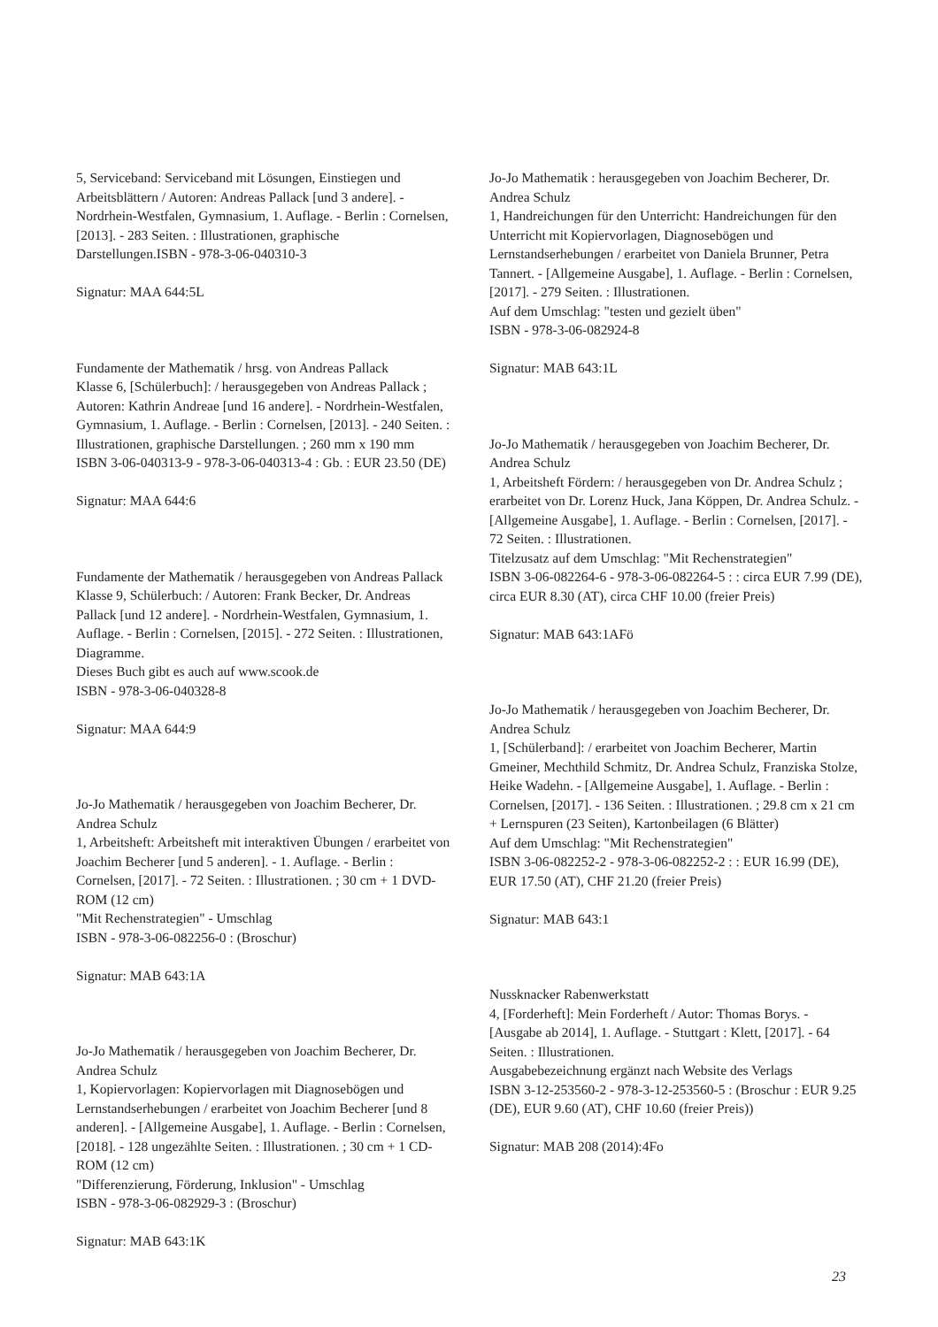5, Serviceband: Serviceband mit Lösungen, Einstiegen und Arbeitsblättern / Autoren: Andreas Pallack [und 3 andere]. - Nordrhein-Westfalen, Gymnasium, 1. Auflage. - Berlin : Cornelsen, [2013]. - 283 Seiten. : Illustrationen, graphische Darstellungen.ISBN - 978-3-06-040310-3
Signatur: MAA 644:5L
Fundamente der Mathematik / hrsg. von Andreas Pallack
Klasse 6, [Schülerbuch]: / herausgegeben von Andreas Pallack ; Autoren: Kathrin Andreae [und 16 andere]. - Nordrhein-Westfalen, Gymnasium, 1. Auflage. - Berlin : Cornelsen, [2013]. - 240 Seiten. : Illustrationen, graphische Darstellungen. ; 260 mm x 190 mm
ISBN 3-06-040313-9 - 978-3-06-040313-4 : Gb. : EUR 23.50 (DE)
Signatur: MAA 644:6
Fundamente der Mathematik / herausgegeben von Andreas Pallack
Klasse 9, Schülerbuch: / Autoren: Frank Becker, Dr. Andreas Pallack [und 12 andere]. - Nordrhein-Westfalen, Gymnasium, 1. Auflage. - Berlin : Cornelsen, [2015]. - 272 Seiten. : Illustrationen, Diagramme.
Dieses Buch gibt es auch auf www.scook.de
ISBN - 978-3-06-040328-8
Signatur: MAA 644:9
Jo-Jo Mathematik / herausgegeben von Joachim Becherer, Dr. Andrea Schulz
1, Arbeitsheft: Arbeitsheft mit interaktiven Übungen / erarbeitet von Joachim Becherer [und 5 anderen]. - 1. Auflage. - Berlin : Cornelsen, [2017]. - 72 Seiten. : Illustrationen. ; 30 cm + 1 DVD-ROM (12 cm)
"Mit Rechenstrategien" - Umschlag
ISBN - 978-3-06-082256-0 : (Broschur)
Signatur: MAB 643:1A
Jo-Jo Mathematik / herausgegeben von Joachim Becherer, Dr. Andrea Schulz
1, Kopiervorlagen: Kopiervorlagen mit Diagnosebögen und Lernstandserhebungen / erarbeitet von Joachim Becherer [und 8 anderen]. - [Allgemeine Ausgabe], 1. Auflage. - Berlin : Cornelsen, [2018]. - 128 ungezählte Seiten. : Illustrationen. ; 30 cm + 1 CD-ROM (12 cm)
"Differenzierung, Förderung, Inklusion" - Umschlag
ISBN - 978-3-06-082929-3 : (Broschur)
Signatur: MAB 643:1K
Jo-Jo Mathematik : herausgegeben von Joachim Becherer, Dr. Andrea Schulz
1, Handreichungen für den Unterricht: Handreichungen für den Unterricht mit Kopiervorlagen, Diagnosebögen und Lernstandserhebungen / erarbeitet von Daniela Brunner, Petra Tannert. - [Allgemeine Ausgabe], 1. Auflage. - Berlin : Cornelsen, [2017]. - 279 Seiten. : Illustrationen.
Auf dem Umschlag: "testen und gezielt üben"
ISBN - 978-3-06-082924-8
Signatur: MAB 643:1L
Jo-Jo Mathematik / herausgegeben von Joachim Becherer, Dr. Andrea Schulz
1, Arbeitsheft Fördern: / herausgegeben von Dr. Andrea Schulz ; erarbeitet von Dr. Lorenz Huck, Jana Köppen, Dr. Andrea Schulz. - [Allgemeine Ausgabe], 1. Auflage. - Berlin : Cornelsen, [2017]. - 72 Seiten. : Illustrationen.
Titelzusatz auf dem Umschlag: "Mit Rechenstrategien"
ISBN 3-06-082264-6 - 978-3-06-082264-5 : : circa EUR 7.99 (DE), circa EUR 8.30 (AT), circa CHF 10.00 (freier Preis)
Signatur: MAB 643:1AFö
Jo-Jo Mathematik / herausgegeben von Joachim Becherer, Dr. Andrea Schulz
1, [Schülerband]: / erarbeitet von Joachim Becherer, Martin Gmeiner, Mechthild Schmitz, Dr. Andrea Schulz, Franziska Stolze, Heike Wadehn. - [Allgemeine Ausgabe], 1. Auflage. - Berlin : Cornelsen, [2017]. - 136 Seiten. : Illustrationen. ; 29.8 cm x 21 cm + Lernspuren (23 Seiten), Kartonbeilagen (6 Blätter)
Auf dem Umschlag: "Mit Rechenstrategien"
ISBN 3-06-082252-2 - 978-3-06-082252-2 : : EUR 16.99 (DE), EUR 17.50 (AT), CHF 21.20 (freier Preis)
Signatur: MAB 643:1
Nussknacker Rabenwerkstatt
4, [Forderheft]: Mein Forderheft / Autor: Thomas Borys. - [Ausgabe ab 2014], 1. Auflage. - Stuttgart : Klett, [2017]. - 64 Seiten. : Illustrationen.
Ausgabebezeichnung ergänzt nach Website des Verlags
ISBN 3-12-253560-2 - 978-3-12-253560-5 : (Broschur : EUR 9.25 (DE), EUR 9.60 (AT), CHF 10.60 (freier Preis))
Signatur: MAB 208 (2014):4Fo
23